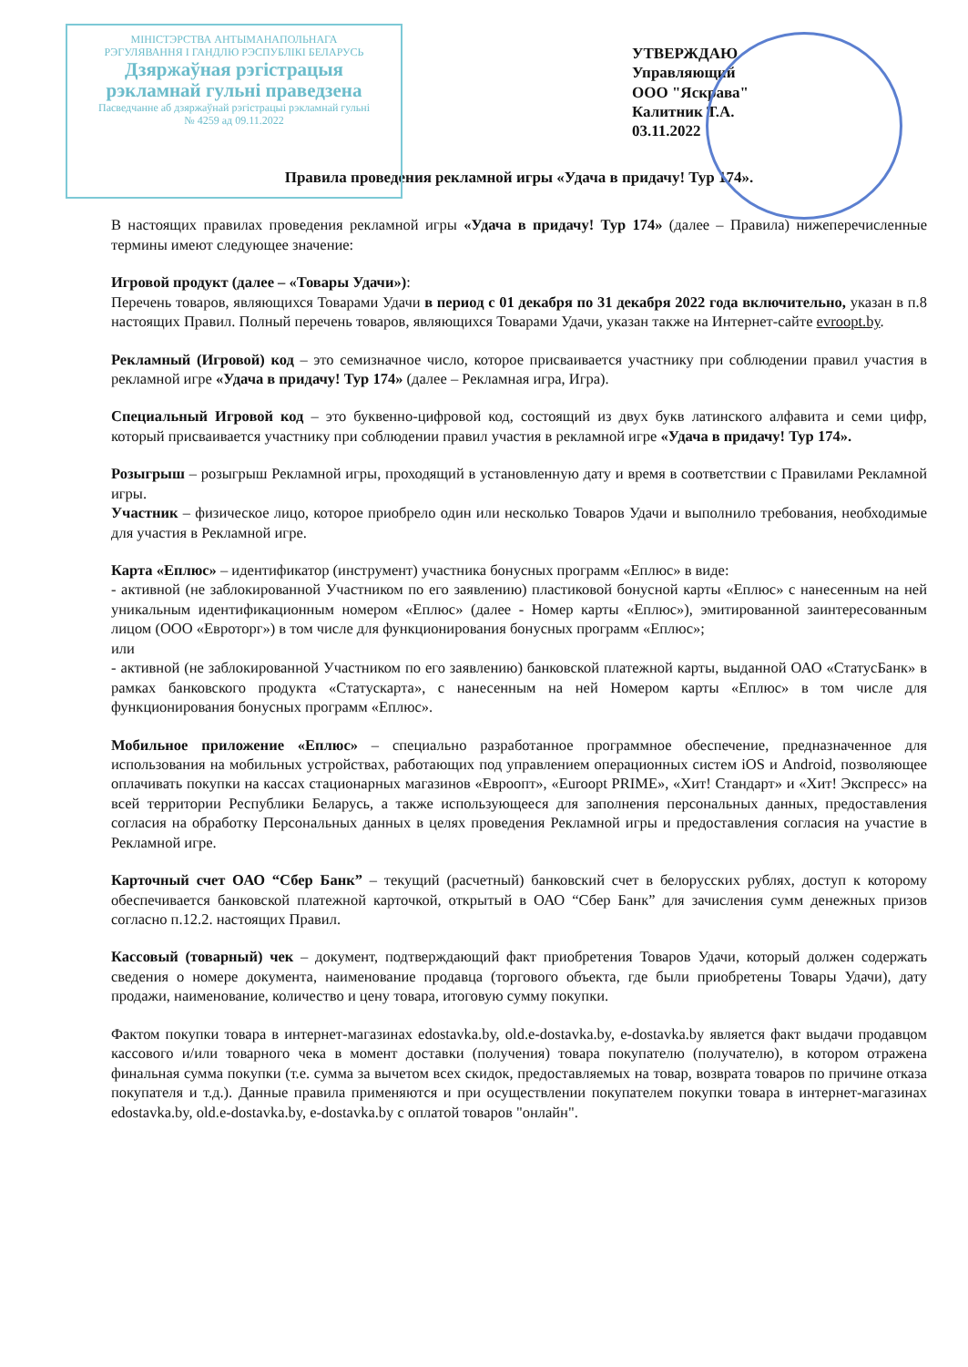МІНІСТЭРСТВА АНТЫМАНАПОЛЬНАГА
РЭГУЛЯВАННЯ І ГАНДЛЮ РЭСПУБЛІКІ БЕЛАРУСЬ
Дзяржаўная рэгістрацыя
рэкламнай гульні праведзена
Пасведчанне аб дзяржаўнай рэгістрацыі рэкламнай гульні
№ 4259 ад 09.11.2022
УТВЕРЖДАЮ
Управляющий
ООО "Яскрава"
Калитник Т.А.
03.11.2022
Правила проведения рекламной игры «Удача в придачу! Тур 174».
В настоящих правилах проведения рекламной игры «Удача в придачу! Тур 174» (далее – Правила) нижеперечисленные термины имеют следующее значение:
Игровой продукт (далее – «Товары Удачи»):
Перечень товаров, являющихся Товарами Удачи в период с 01 декабря по 31 декабря 2022 года включительно, указан в п.8 настоящих Правил. Полный перечень товаров, являющихся Товарами Удачи, указан также на Интернет-сайте evroopt.by.
Рекламный (Игровой) код – это семизначное число, которое присваивается участнику при соблюдении правил участия в рекламной игре «Удача в придачу! Тур 174» (далее – Рекламная игра, Игра).
Специальный Игровой код – это буквенно-цифровой код, состоящий из двух букв латинского алфавита и семи цифр, который присваивается участнику при соблюдении правил участия в рекламной игре «Удача в придачу! Тур 174».
Розыгрыш – розыгрыш Рекламной игры, проходящий в установленную дату и время в соответствии с Правилами Рекламной игры.
Участник – физическое лицо, которое приобрело один или несколько Товаров Удачи и выполнило требования, необходимые для участия в Рекламной игре.
Карта «Еплюс» – идентификатор (инструмент) участника бонусных программ «Еплюс» в виде:
- активной (не заблокированной Участником по его заявлению) пластиковой бонусной карты «Еплюс» с нанесенным на ней уникальным идентификационным номером «Еплюс» (далее - Номер карты «Еплюс»), эмитированной заинтересованным лицом (ООО «Евроторг») в том числе для функционирования бонусных программ «Еплюс»;
или
- активной (не заблокированной Участником по его заявлению) банковской платежной карты, выданной ОАО «СтатусБанк» в рамках банковского продукта «Статускарта», с нанесенным на ней Номером карты «Еплюс» в том числе для функционирования бонусных программ «Еплюс».
Мобильное приложение «Еплюс» – специально разработанное программное обеспечение, предназначенное для использования на мобильных устройствах, работающих под управлением операционных систем iOS и Android, позволяющее оплачивать покупки на кассах стационарных магазинов «Евроопт», «Euroopt PRIME», «Хит! Стандарт» и «Хит! Экспресс» на всей территории Республики Беларусь, а также использующееся для заполнения персональных данных, предоставления согласия на обработку Персональных данных в целях проведения Рекламной игры и предоставления согласия на участие в Рекламной игре.
Карточный счет ОАО “Сбер Банк” – текущий (расчетный) банковский счет в белорусских рублях, доступ к которому обеспечивается банковской платежной карточкой, открытый в ОАО “Сбер Банк” для зачисления сумм денежных призов согласно п.12.2. настоящих Правил.
Кассовый (товарный) чек – документ, подтверждающий факт приобретения Товаров Удачи, который должен содержать сведения о номере документа, наименование продавца (торгового объекта, где были приобретены Товары Удачи), дату продажи, наименование, количество и цену товара, итоговую сумму покупки.
Фактом покупки товара в интернет-магазинах edostavka.by, old.e-dostavka.by, e-dostavka.by является факт выдачи продавцом кассового и/или товарного чека в момент доставки (получения) товара покупателю (получателю), в котором отражена финальная сумма покупки (т.е. сумма за вычетом всех скидок, предоставляемых на товар, возврата товаров по причине отказа покупателя и т.д.). Данные правила применяются и при осуществлении покупателем покупки товара в интернет-магазинах edostavka.by, old.e-dostavka.by, e-dostavka.by с оплатой товаров "онлайн".